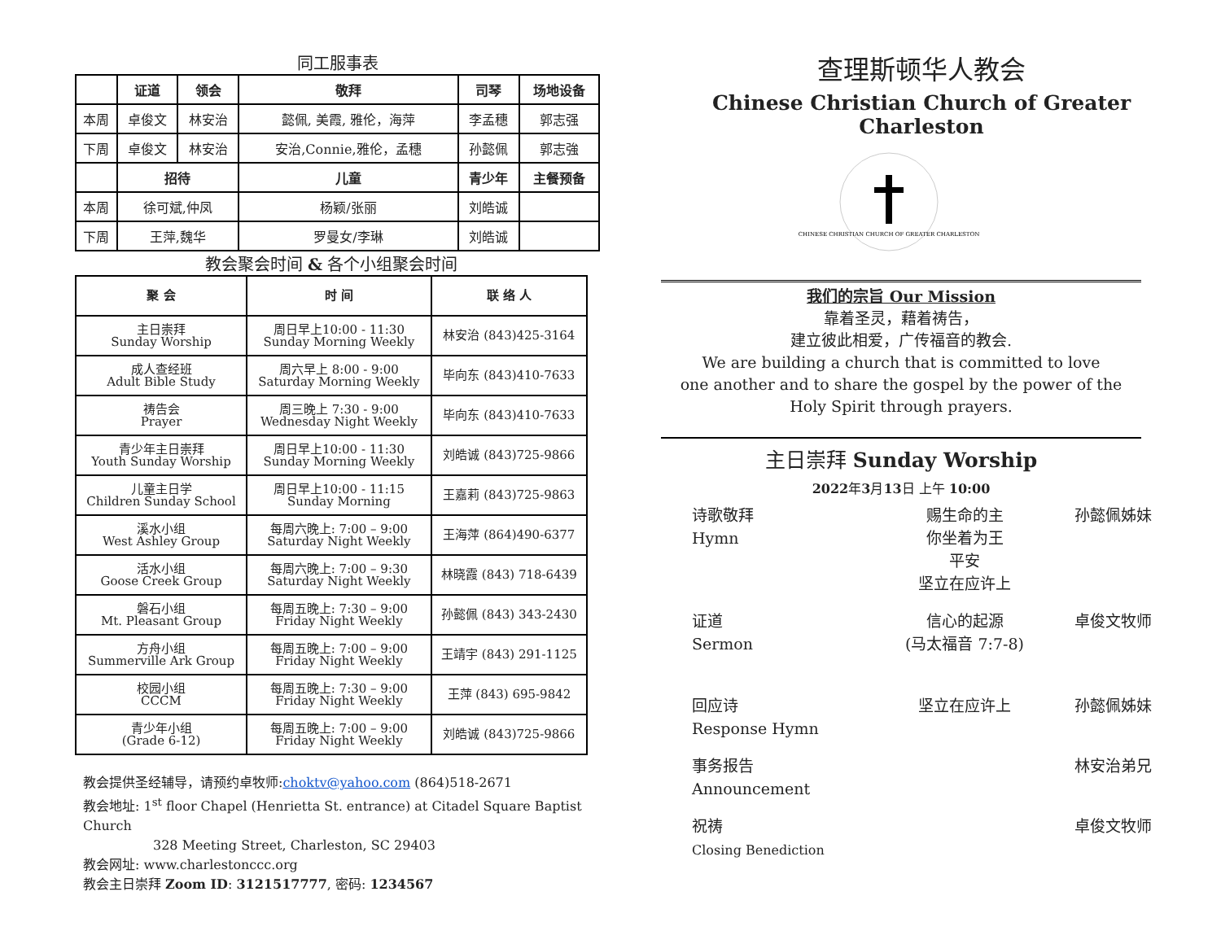同工服事表
| | 证道 | 领会 | 敬拜 | 司琴 | 场地设备 |
| --- | --- | --- | --- | --- | --- |
| 本周 | 卓俊文 | 林安治 | 懿佩, 美霞, 雅伦，海萍 | 李孟穗 | 郭志强 |
| 下周 | 卓俊文 | 林安治 | 安治,Connie,雅伦，孟穗 | 孙懿佩 | 郭志強 |
| | 招待 | | 儿童 | 青少年 | 主餐预备 |
| 本周 | 徐可斌,仲凤 | | 杨颖/张丽 | 刘皓诚 | |
| 下周 | 王萍,魏华 | | 罗曼女/李琳 | 刘皓诚 | |
教会聚会时间 & 各个小组聚会时间
| 聚 会 | 时 间 | 联 络 人 |
| --- | --- | --- |
| 主日崇拜 Sunday Worship | 周日早上10:00 - 11:30 Sunday Morning Weekly | 林安治 (843)425-3164 |
| 成人查经班 Adult Bible Study | 周六早上 8:00 - 9:00 Saturday Morning Weekly | 毕向东 (843)410-7633 |
| 祷告会 Prayer | 周三晚上 7:30 - 9:00 Wednesday Night Weekly | 毕向东 (843)410-7633 |
| 青少年主日崇拜 Youth Sunday Worship | 周日早上10:00 - 11:30 Sunday Morning Weekly | 刘皓诚 (843)725-9866 |
| 儿童主日学 Children Sunday School | 周日早上10:00 - 11:15 Sunday Morning | 王嘉莉 (843)725-9863 |
| 溪水小组 West Ashley Group | 每周六晚上: 7:00 – 9:00 Saturday Night Weekly | 王海萍 (864)490-6377 |
| 活水小组 Goose Creek Group | 每周六晚上: 7:00 – 9:30 Saturday Night Weekly | 林晓霞 (843) 718-6439 |
| 磐石小组 Mt. Pleasant Group | 每周五晚上: 7:30 – 9:00 Friday Night Weekly | 孙懿佩 (843) 343-2430 |
| 方舟小组 Summerville Ark Group | 每周五晚上: 7:00 – 9:00 Friday Night Weekly | 王靖宇 (843) 291-1125 |
| 校园小组 CCCM | 每周五晚上: 7:30 – 9:00 Friday Night Weekly | 王萍 (843) 695-9842 |
| 青少年小组 (Grade 6-12) | 每周五晚上: 7:00 – 9:00 Friday Night Weekly | 刘皓诚 (843)725-9866 |
教会提供圣经辅导，请预约卓牧师:choktv@yahoo.com (864)518-2671
教会地址: 1<sup>st</sup> floor Chapel (Henrietta St. entrance) at Citadel Square Baptist Church
328 Meeting Street, Charleston, SC 29403
教会网址: www.charlestonccc.org
教会主日崇拜 Zoom ID: 3121517777, 密码: 1234567
查理斯顿华人教会
Chinese Christian Church of Greater Charleston
CHINESE CHRISTIAN CHURCH OF GREATER CHARLESTON
我们的宗旨 Our Mission
靠着圣灵，藉着祷告，
建立彼此相爱，广传福音的教会.
We are building a church that is committed to love
one another and to share the gospel by the power of the
Holy Spirit through prayers.
主日崇拜 Sunday Worship
2022年3月13日 上午 10:00
诗歌敬拜
Hymn
赐生命的主
你坐着为王
平安
坚立在应许上
孙懿佩姊妹
证道
Sermon
信心的起源
(马太福音 7:7-8)
卓俊文牧师
回应诗
Response Hymn
坚立在应许上
孙懿佩姊妹
事务报告
Announcement
林安治弟兄
祝祷
Closing Benediction
卓俊文牧师